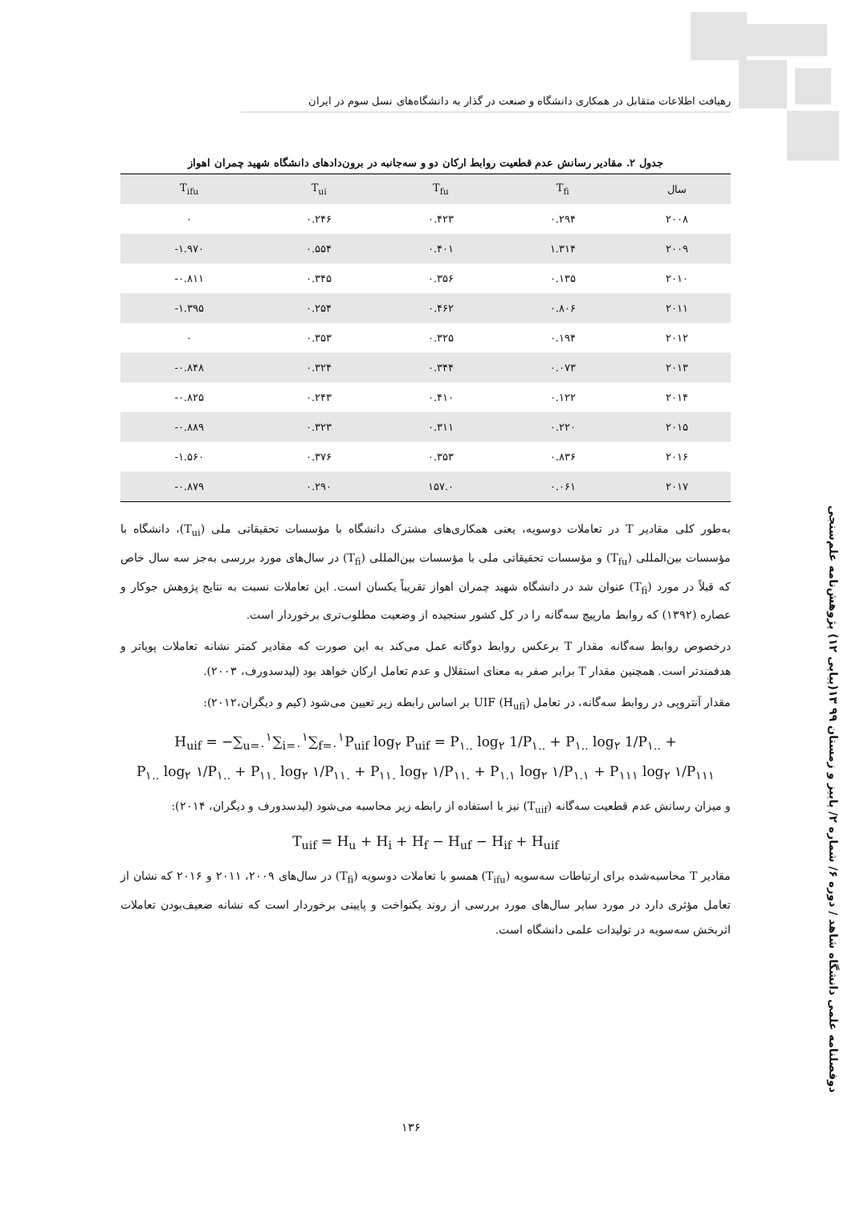رهیافت اطلاعات متقابل در همکاری دانشگاه و صنعت در گذار به دانشگاه‌های نسل سوم در ایران
جدول ۲. مقادیر رسانش عدم قطعیت روابط ارکان دو و سه‌جانبه در برون‌دادهای دانشگاه شهید چمران اهواز
| T<sub>ifu</sub> | T<sub>ui</sub> | T<sub>fu</sub> | T<sub>fi</sub> | سال |
| --- | --- | --- | --- | --- |
| ۰ | ۰.۲۴۶ | ۰.۴۲۳ | ۰.۲۹۴ | ۲۰۰۸ |
| -۱.۹۷۰ | ۰.۵۵۴ | ۰.۴۰۱ | ۱.۳۱۴ | ۲۰۰۹ |
| -۰.۸۱۱ | ۰.۳۴۵ | ۰.۳۵۶ | ۰.۱۳۵ | ۲۰۱۰ |
| -۱.۳۹۵ | ۰.۲۵۴ | ۰.۴۶۲ | ۰.۸۰۶ | ۲۰۱۱ |
| ۰ | ۰.۳۵۳ | ۰.۳۲۵ | ۰.۱۹۴ | ۲۰۱۲ |
| -۰.۸۴۸ | ۰.۳۲۴ | ۰.۳۴۴ | ۰.۰۷۳ | ۲۰۱۳ |
| -۰.۸۲۵ | ۰.۲۴۳ | ۰.۴۱۰ | ۰.۱۲۲ | ۲۰۱۴ |
| -۰.۸۸۹ | ۰.۳۲۳ | ۰.۳۱۱ | ۰.۲۲۰ | ۲۰۱۵ |
| -۱.۵۶۰ | ۰.۳۷۶ | ۰.۳۵۳ | ۰.۸۳۶ | ۲۰۱۶ |
| -۰.۸۷۹ | ۰.۲۹۰ | ۱۵۷.۰ | ۰.۰۶۱ | ۲۰۱۷ |
به‌طور کلی مقادیر T در تعاملات دوسویه، یعنی همکاری‌های مشترک دانشگاه با مؤسسات تحقیقاتی ملی (T<sub>ui</sub>)، دانشگاه با مؤسسات بین‌المللی (T<sub>fu</sub>) و مؤسسات تحقیقاتی ملی با مؤسسات بین‌المللی (T<sub>fi</sub>) در سال‌های مورد بررسی به‌جز سه سال خاص که قبلاً در مورد (T<sub>fi</sub>) عنوان شد در دانشگاه شهید چمران اهواز تقریباً یکسان است. این تعاملات نسبت به نتایج پژوهش جوکار و عصاره (۱۳۹۲) که روابط مارپیچ سه‌گانه را در کل کشور سنجیده از وضعیت مطلوب‌تری برخوردار است.
درخصوص روابط سه‌گانه مقدار T برعکس روابط دوگانه عمل می‌کند به این صورت که مقادیر کمتر نشانه تعاملات پویاتر و هدفمندتر است. همچنین مقدار T برابر صفر به معنای استقلال و عدم تعامل ارکان خواهد بود (لیدسدورف، ۲۰۰۳).
مقدار آنتروپی در روابط سه‌گانه، در تعامل UIF (H<sub>ufi</sub>) بر اساس رابطه زیر تعیین می‌شود (کیم و دیگران،۲۰۱۲):
H<sub>uif</sub> = −∑<sub>u=۰</sub><sup>۱</sup>∑<sub>i=۰</sub><sup>۱</sup>∑<sub>f=۰</sub><sup>۱</sup>P<sub>uif</sub> log<sub>۲</sub> P<sub>uif</sub> = P<sub>۱..</sub> log<sub>۲</sub> 1/P<sub>۱..</sub> + P<sub>۱..</sub> log<sub>۲</sub> 1/P<sub>۱..</sub> +
P<sub>۱..</sub> log<sub>۲</sub> ۱/P<sub>۱..</sub> + P<sub>۱۱.</sub> log<sub>۲</sub> ۱/P<sub>۱۱.</sub> + P<sub>۱۱.</sub> log<sub>۲</sub> ۱/P<sub>۱۱.</sub> + P<sub>۱.۱</sub> log<sub>۲</sub> ۱/P<sub>۱.۱</sub> + P<sub>۱۱۱</sub> log<sub>۲</sub> ۱/P<sub>۱۱۱</sub>
و میزان رسانش عدم قطعیت سه‌گانه (T<sub>uif</sub>) نیز با استفاده از رابطه زیر محاسبه می‌شود (لیدسدورف و دیگران، ۲۰۱۴):
T<sub>uif</sub> = H<sub>u</sub> + H<sub>i</sub> + H<sub>f</sub> − H<sub>uf</sub> − H<sub>if</sub> + H<sub>uif</sub>
مقادیر T محاسبه‌شده برای ارتباطات سه‌سویه (T<sub>ifu</sub>) همسو با تعاملات دوسویه (T<sub>fi</sub>) در سال‌های ۲۰۰۹، ۲۰۱۱ و ۲۰۱۶ که نشان از تعامل مؤثری دارد در مورد سایر سال‌های مورد بررسی از روند یکنواخت و پایینی برخوردار است که نشانه ضعیف‌بودن تعاملات اثربخش سه‌سویه در تولیدات علمی دانشگاه است.
دوفصلنامه علمی دانشگاه شاهد / دوره ۶/ شماره ۲/ پاییز و زمستان ۹۹ ۱۳(پیاپی ۱۲) پژوهش‌نامه علم‌سنجی
۱۳۶